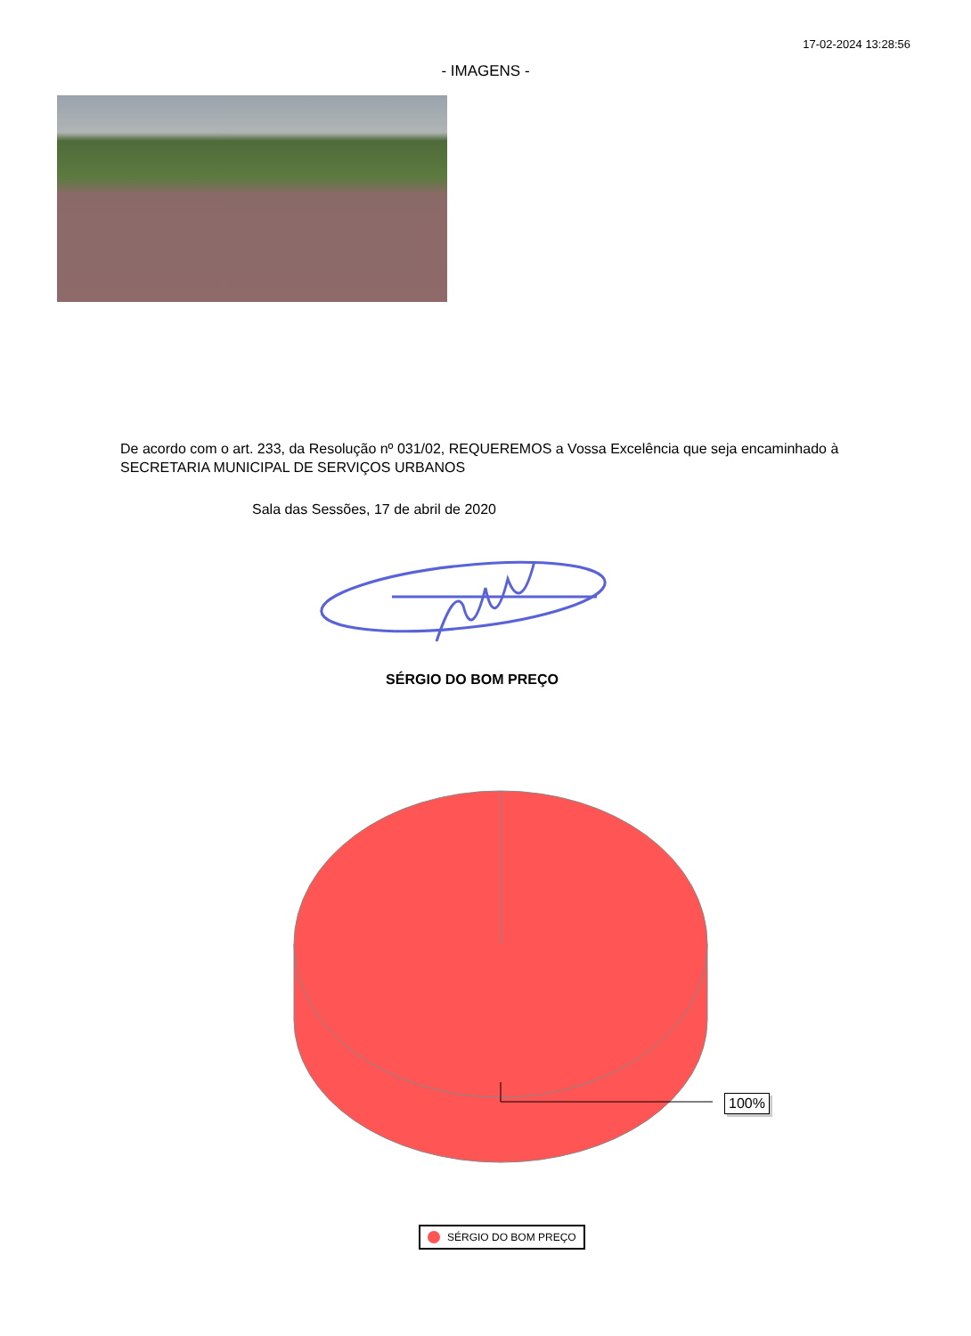17-02-2024 13:28:56
- IMAGENS -
De acordo com o art. 233, da Resolução nº 031/02, REQUEREMOS a Vossa Excelência que seja encaminhado à SECRETARIA MUNICIPAL DE SERVIÇOS URBANOS
Sala das Sessões, 17 de abril de 2020
SÉRGIO DO BOM PREÇO
100%
SÉRGIO DO BOM PREÇO